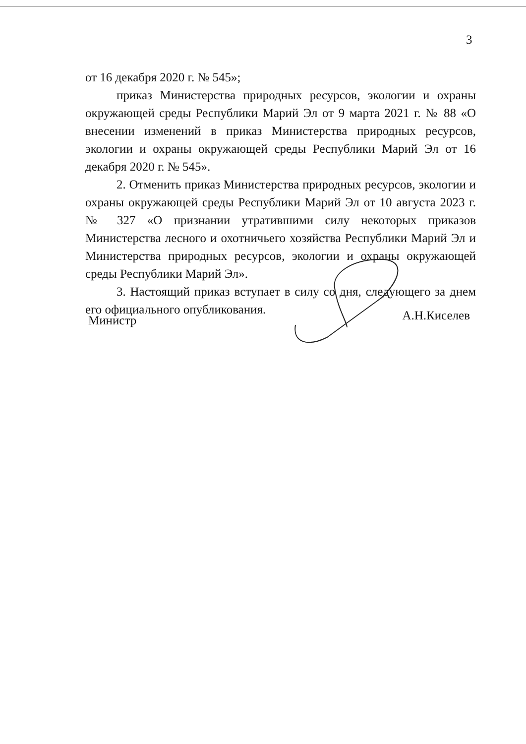3
от 16 декабря 2020 г. № 545»;
приказ Министерства природных ресурсов, экологии и охраны окружающей среды Республики Марий Эл от 9 марта 2021 г. № 88 «О внесении изменений в приказ Министерства природных ресурсов, экологии и охраны окружающей среды Республики Марий Эл от 16 декабря 2020 г. № 545».
2. Отменить приказ Министерства природных ресурсов, экологии и охраны окружающей среды Республики Марий Эл от 10 августа 2023 г. № 327 «О признании утратившими силу некоторых приказов Министерства лесного и охотничьего хозяйства Республики Марий Эл и Министерства природных ресурсов, экологии и охраны окружающей среды Республики Марий Эл».
3. Настоящий приказ вступает в силу со дня, следующего за днем его официального опубликования.
Министр А.Н.Киселев